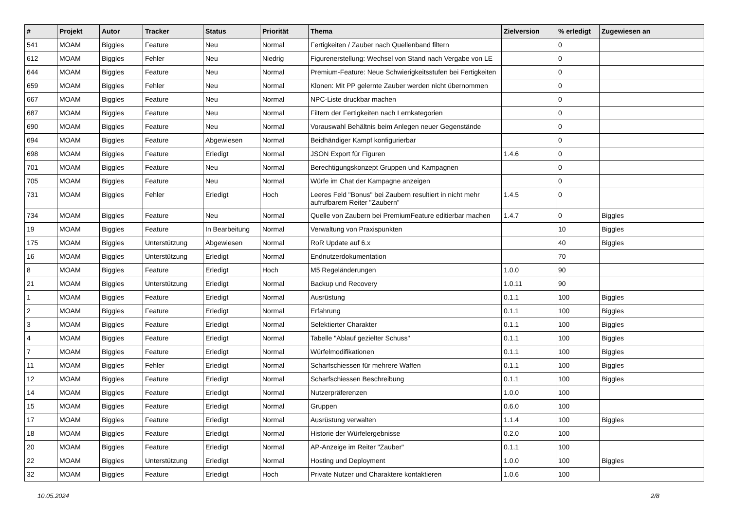| # | Projekt | Autor | Tracker | Status | Priorität | Thema | Zielversion | % erledigt | Zugewiesen an |
| --- | --- | --- | --- | --- | --- | --- | --- | --- | --- |
| 541 | MOAM | Biggles | Feature | Neu | Normal | Fertigkeiten / Zauber nach Quellenband filtern | | 0 | |
| 612 | MOAM | Biggles | Fehler | Neu | Niedrig | Figurenerstellung: Wechsel von Stand nach Vergabe von LE | | 0 | |
| 644 | MOAM | Biggles | Feature | Neu | Normal | Premium-Feature: Neue Schwierigkeitsstufen bei Fertigkeiten | | 0 | |
| 659 | MOAM | Biggles | Fehler | Neu | Normal | Klonen: Mit PP gelernte Zauber werden nicht übernommen | | 0 | |
| 667 | MOAM | Biggles | Feature | Neu | Normal | NPC-Liste druckbar machen | | 0 | |
| 687 | MOAM | Biggles | Feature | Neu | Normal | Filtern der Fertigkeiten nach Lernkategorien | | 0 | |
| 690 | MOAM | Biggles | Feature | Neu | Normal | Vorauswahl Behältnis beim Anlegen neuer Gegenstände | | 0 | |
| 694 | MOAM | Biggles | Feature | Abgewiesen | Normal | Beidhändiger Kampf konfigurierbar | | 0 | |
| 698 | MOAM | Biggles | Feature | Erledigt | Normal | JSON Export für Figuren | 1.4.6 | 0 | |
| 701 | MOAM | Biggles | Feature | Neu | Normal | Berechtigungskonzept Gruppen und Kampagnen | | 0 | |
| 705 | MOAM | Biggles | Feature | Neu | Normal | Würfe im Chat der Kampagne anzeigen | | 0 | |
| 731 | MOAM | Biggles | Fehler | Erledigt | Hoch | Leeres Feld "Bonus" bei Zaubern resultiert in nicht mehr aufrufbarem Reiter "Zaubern" | 1.4.5 | 0 | |
| 734 | MOAM | Biggles | Feature | Neu | Normal | Quelle von Zaubern bei PremiumFeature editierbar machen | 1.4.7 | 0 | Biggles |
| 19 | MOAM | Biggles | Feature | In Bearbeitung | Normal | Verwaltung von Praxispunkten | | 10 | Biggles |
| 175 | MOAM | Biggles | Unterstützung | Abgewiesen | Normal | RoR Update auf 6.x | | 40 | Biggles |
| 16 | MOAM | Biggles | Unterstützung | Erledigt | Normal | Endnutzerdokumentation | | 70 | |
| 8 | MOAM | Biggles | Feature | Erledigt | Hoch | M5 Regeländerungen | 1.0.0 | 90 | |
| 21 | MOAM | Biggles | Unterstützung | Erledigt | Normal | Backup und Recovery | 1.0.11 | 90 | |
| 1 | MOAM | Biggles | Feature | Erledigt | Normal | Ausrüstung | 0.1.1 | 100 | Biggles |
| 2 | MOAM | Biggles | Feature | Erledigt | Normal | Erfahrung | 0.1.1 | 100 | Biggles |
| 3 | MOAM | Biggles | Feature | Erledigt | Normal | Selektierter Charakter | 0.1.1 | 100 | Biggles |
| 4 | MOAM | Biggles | Feature | Erledigt | Normal | Tabelle "Ablauf gezielter Schuss" | 0.1.1 | 100 | Biggles |
| 7 | MOAM | Biggles | Feature | Erledigt | Normal | Würfelmodifikationen | 0.1.1 | 100 | Biggles |
| 11 | MOAM | Biggles | Fehler | Erledigt | Normal | Scharfschiessen für mehrere Waffen | 0.1.1 | 100 | Biggles |
| 12 | MOAM | Biggles | Feature | Erledigt | Normal | Scharfschiessen Beschreibung | 0.1.1 | 100 | Biggles |
| 14 | MOAM | Biggles | Feature | Erledigt | Normal | Nutzerpräferenzen | 1.0.0 | 100 | |
| 15 | MOAM | Biggles | Feature | Erledigt | Normal | Gruppen | 0.6.0 | 100 | |
| 17 | MOAM | Biggles | Feature | Erledigt | Normal | Ausrüstung verwalten | 1.1.4 | 100 | Biggles |
| 18 | MOAM | Biggles | Feature | Erledigt | Normal | Historie der Würfelergebnisse | 0.2.0 | 100 | |
| 20 | MOAM | Biggles | Feature | Erledigt | Normal | AP-Anzeige im Reiter "Zauber" | 0.1.1 | 100 | |
| 22 | MOAM | Biggles | Unterstützung | Erledigt | Normal | Hosting und Deployment | 1.0.0 | 100 | Biggles |
| 32 | MOAM | Biggles | Feature | Erledigt | Hoch | Private Nutzer und Charaktere kontaktieren | 1.0.6 | 100 | |
10.05.2024 2/8